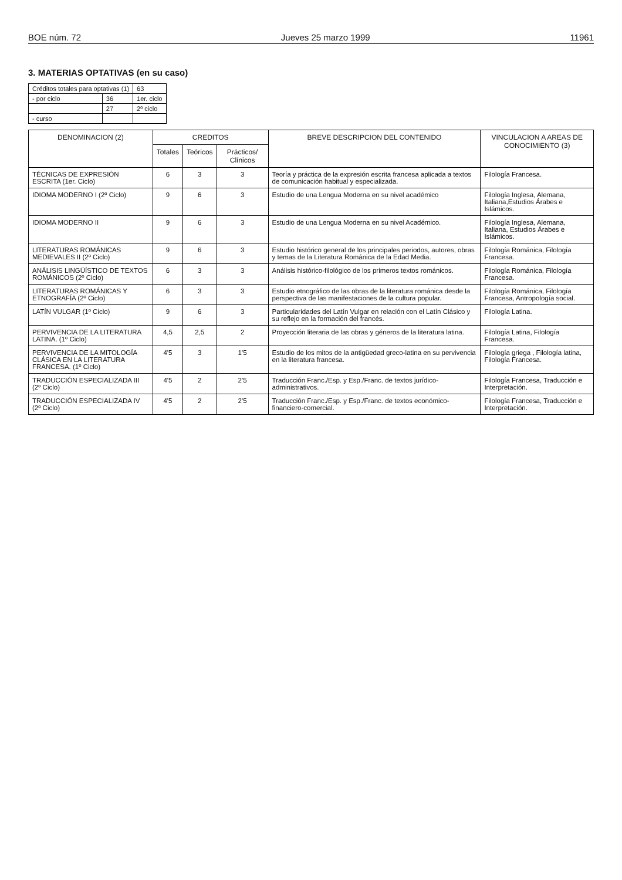BOE núm. 72 Jueves 25 marzo 1999 11961
3. MATERIAS OPTATIVAS (en su caso)
| Créditos totales para optativas (1) | | | 63 |
| - por ciclo | 36 | 1er. ciclo | |
| | 27 | 2º ciclo | |
| - curso | | | |
| DENOMINACION (2) | CREDITOS | | | BREVE DESCRIPCION DEL CONTENIDO | VINCULACION A AREAS DE CONOCIMIENTO (3) |
| --- | --- | --- | --- | --- | --- |
| | Totales | Teóricos | Prácticos/ Clínicos | | |
| TÉCNICAS DE EXPRESIÓN ESCRITA (1er. Ciclo) | 6 | 3 | 3 | Teoría y práctica de la expresión escrita francesa aplicada a textos de comunicación habitual y especializada. | Filología Francesa. |
| IDIOMA MODERNO I (2º Ciclo) | 9 | 6 | 3 | Estudio de una Lengua Moderna en su nivel académico | Filología Inglesa, Alemana, Italiana,Estudios Árabes e Islámicos. |
| IDIOMA MODERNO II | 9 | 6 | 3 | Estudio de una Lengua Moderna en su nivel Académico. | Filología Inglesa, Alemana, Italiana, Estudios Árabes e Islámicos. |
| LITERATURAS ROMÁNICAS MEDIEVALES II (2º Ciclo) | 9 | 6 | 3 | Estudio histórico general de los principales periodos, autores, obras y temas de la Literatura Románica de la Edad Media. | Filología Románica, Filología Francesa. |
| ANÁLISIS LINGÜÍSTICO DE TEXTOS ROMÁNICOS (2º Ciclo) | 6 | 3 | 3 | Análisis histórico-filológico de los primeros textos románicos. | Filología Románica, Filología Francesa. |
| LITERATURAS ROMÁNICAS Y ETNOGRAFÍA (2º Ciclo) | 6 | 3 | 3 | Estudio etnográfico de las obras de la literatura románica desde la perspectiva de las manifestaciones de la cultura popular. | Filología Románica, Filología Francesa, Antropología social. |
| LATÍN VULGAR (1º Ciclo) | 9 | 6 | 3 | Particularidades del Latín Vulgar en relación con el Latín Clásico y su reflejo en la formación del francés. | Filología Latina. |
| PERVIVENCIA DE LA LITERATURA LATINA. (1º Ciclo) | 4,5 | 2,5 | 2 | Proyección literaria de las obras y géneros de la literatura latina. | Filología Latina, Filología Francesa. |
| PERVIVENCIA DE LA MITOLOGÍA CLÁSICA EN LA LITERATURA FRANCESA. (1º Ciclo) | 4'5 | 3 | 1'5 | Estudio de los mitos de la antigüedad greco-latina en su pervivencia en la literatura francesa. | Filología griega , Filología latina, Filología Francesa. |
| TRADUCCIÓN ESPECIALIZADA III (2º Ciclo) | 4'5 | 2 | 2'5 | Traducción Franc./Esp. y Esp./Franc. de textos jurídico-administrativos. | Filología Francesa, Traducción e Interpretación. |
| TRADUCCIÓN ESPECIALIZADA IV (2º Ciclo) | 4'5 | 2 | 2'5 | Traducción Franc./Esp. y Esp./Franc. de textos económico-financiero-comercial. | Filología Francesa, Traducción e Interpretación. |